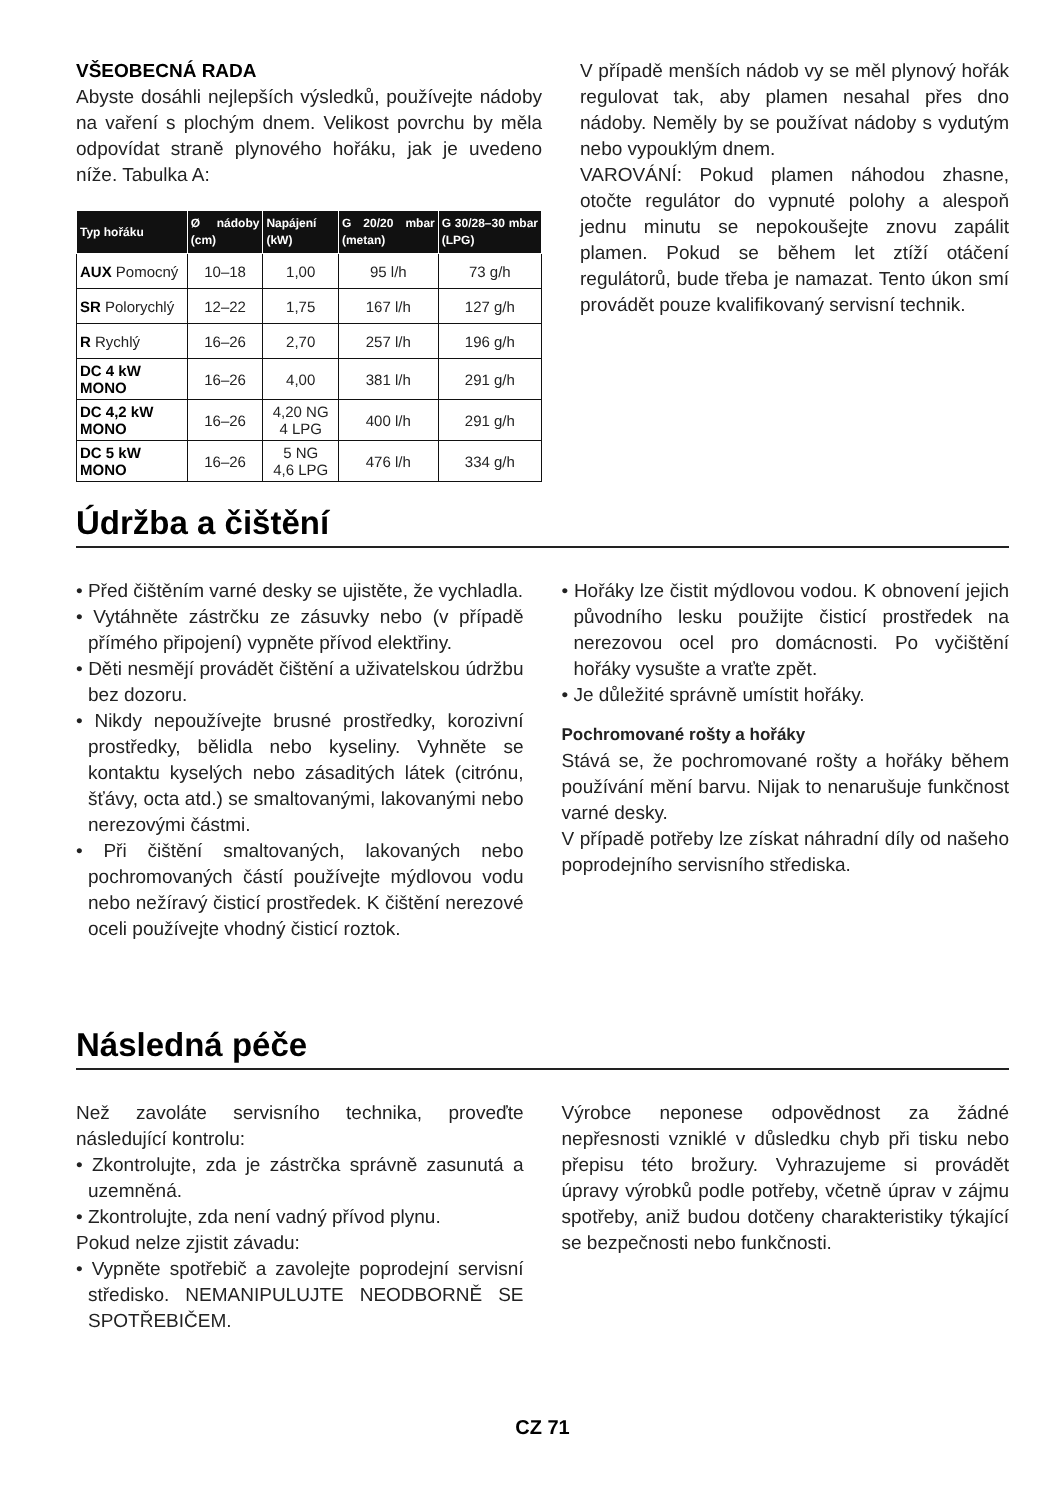VŠEOBECNÁ RADA
Abyste dosáhli nejlepších výsledků, používejte nádoby na vaření s plochým dnem. Velikost povrchu by měla odpovídat straně plynového hořáku, jak je uvedeno níže. Tabulka A:
| Typ hořáku | Ø nádoby (cm) | Napájení (kW) | G 20/20 mbar (metan) | G 30/28–30 mbar (LPG) |
| --- | --- | --- | --- | --- |
| AUX Pomocný | 10–18 | 1,00 | 95 l/h | 73 g/h |
| SR Polorychlý | 12–22 | 1,75 | 167 l/h | 127 g/h |
| R Rychlý | 16–26 | 2,70 | 257 l/h | 196 g/h |
| DC 4 kW MONO | 16–26 | 4,00 | 381 l/h | 291 g/h |
| DC 4,2 kW MONO | 16–26 | 4,20 NG 4 LPG | 400 l/h | 291 g/h |
| DC 5 kW MONO | 16–26 | 5 NG 4,6 LPG | 476 l/h | 334 g/h |
V případě menších nádob vy se měl plynový hořák regulovat tak, aby plamen nesahal přes dno nádoby. Neměly by se používat nádoby s vydutým nebo vypouklým dnem.
VAROVÁNÍ: Pokud plamen náhodou zhasne, otočte regulátor do vypnuté polohy a alespoň jednu minutu se nepokoušejte znovu zapálit plamen. Pokud se během let ztíží otáčení regulátorů, bude třeba je namazat. Tento úkon smí provádět pouze kvalifikovaný servisní technik.
Údržba a čištění
• Před čištěním varné desky se ujistěte, že vychladla.
• Vytáhněte zástrčku ze zásuvky nebo (v případě přímého připojení) vypněte přívod elektřiny.
• Děti nesmějí provádět čištění a uživatelskou údržbu bez dozoru.
• Nikdy nepoužívejte brusné prostředky, korozivní prostředky, bělidla nebo kyseliny. Vyhněte se kontaktu kyselých nebo zásaditých látek (citrónu, šťávy, octa atd.) se smaltovanými, lakovanými nebo nerezovými částmi.
• Při čištění smaltovaných, lakovaných nebo pochromovaných částí používejte mýdlovou vodu nebo nežíravý čisticí prostředek. K čištění nerezové oceli používejte vhodný čisticí roztok.
• Hořáky lze čistit mýdlovou vodou. K obnovení jejich původního lesku použijte čisticí prostředek na nerezovou ocel pro domácnosti. Po vyčištění hořáky vysušte a vraťte zpět.
• Je důležité správně umístit hořáky.
Pochromované rošty a hořáky
Stává se, že pochromované rošty a hořáky během používání mění barvu. Nijak to nenarušuje funkčnost varné desky.
V případě potřeby lze získat náhradní díly od našeho poprodejního servisního střediska.
Následná péče
Než zavoláte servisního technika, proveďte následující kontrolu:
• Zkontrolujte, zda je zástrčka správně zasunutá a uzemněná.
• Zkontrolujte, zda není vadný přívod plynu.
Pokud nelze zjistit závadu:
• Vypněte spotřebič a zavolejte poprodejní servisní středisko. NEMANIPULUJTE NEODBORNĚ SE SPOTŘEBIČEM.
Výrobce neponese odpovědnost za žádné nepřesnosti vzniklé v důsledku chyb při tisku nebo přepisu této brožury. Vyhrazujeme si provádět úpravy výrobků podle potřeby, včetně úprav v zájmu spotřeby, aniž budou dotčeny charakteristiky týkající se bezpečnosti nebo funkčnosti.
CZ 71